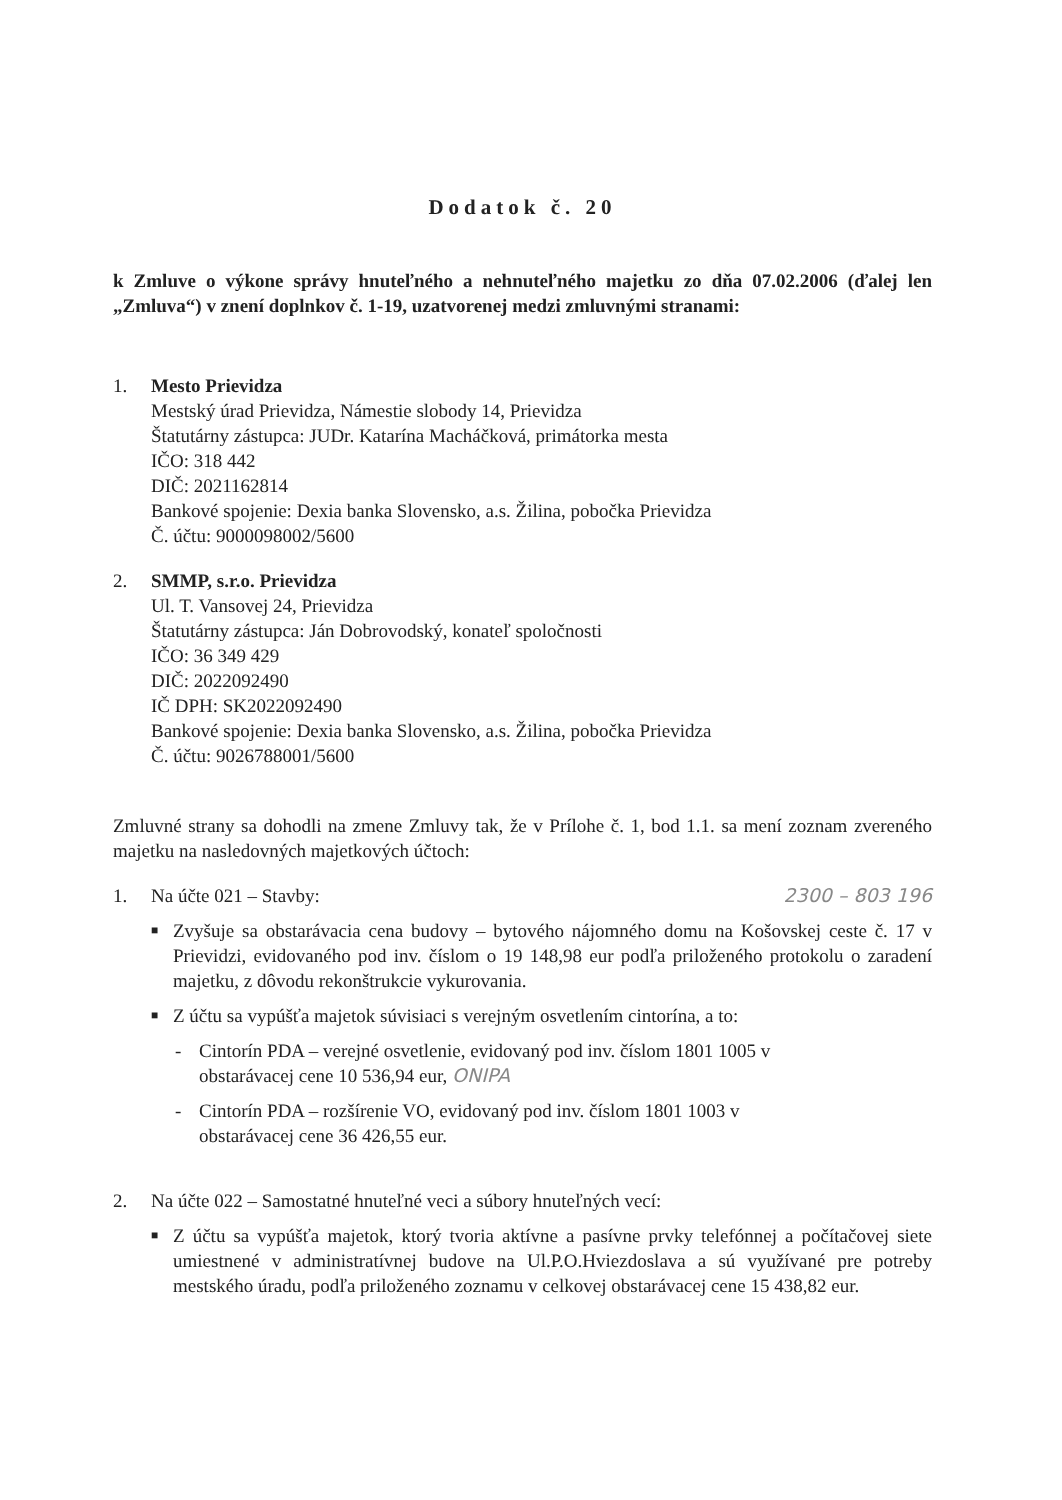Dodatok č. 20
k Zmluve o výkone správy hnuteľného a nehnuteľného majetku zo dňa 07.02.2006 (ďalej len „Zmluva“) v znení doplnkov č. 1-19, uzatvorenej medzi zmluvnými stranami:
1. Mesto Prievidza
Mestský úrad Prievidza, Námestie slobody 14, Prievidza
Štatutárny zástupca: JUDr. Katarína Macháčková, primátorka mesta
IČO: 318 442
DIČ: 2021162814
Bankové spojenie: Dexia banka Slovensko, a.s. Žilina, pobočka Prievidza
Č. účtu: 9000098002/5600
2. SMMP, s.r.o. Prievidza
Ul. T. Vansovej 24, Prievidza
Štatutárny zástupca: Ján Dobrovodský, konateľ spoločnosti
IČO: 36 349 429
DIČ: 2022092490
IČ DPH: SK2022092490
Bankové spojenie: Dexia banka Slovensko, a.s. Žilina, pobočka Prievidza
Č. účtu: 9026788001/5600
Zmluvné strany sa dohodli na zmene Zmluvy tak, že v Prílohe č. 1, bod 1.1. sa mení zoznam zvereného majetku na nasledovných majetkových účtoch:
1. Na účte 021 – Stavby: 2300 – 803 196
■
Zvyšuje sa obstarávacia cena budovy – bytového nájomného domu na Košovskej ceste č. 17 v Prievidzi, evidovaného pod inv. číslom o 19 148,98 eur podľa priloženého protokolu o zaradení majetku, z dôvodu rekonštrukcie vykurovania.
■
Z účtu sa vypúšťa majetok súvisiaci s verejným osvetlením cintorína, a to:
- Cintorín PDA – verejné osvetlenie, evidovaný pod inv. číslom 1801 1005 v obstarávacej cene 10 536,94 eur, ONIPA
- Cintorín PDA – rozšírenie VO, evidovaný pod inv. číslom 1801 1003 v obstarávacej cene 36 426,55 eur.
2. Na účte 022 – Samostatné hnuteľné veci a súbory hnuteľných vecí:
■
Z účtu sa vypúšťa majetok, ktorý tvoria aktívne a pasívne prvky telefónnej a počítačovej siete umiestnené v administratívnej budove na Ul.P.O.Hviezdoslava a sú využívané pre potreby mestského úradu, podľa priloženého zoznamu v celkovej obstarávacej cene 15 438,82 eur.